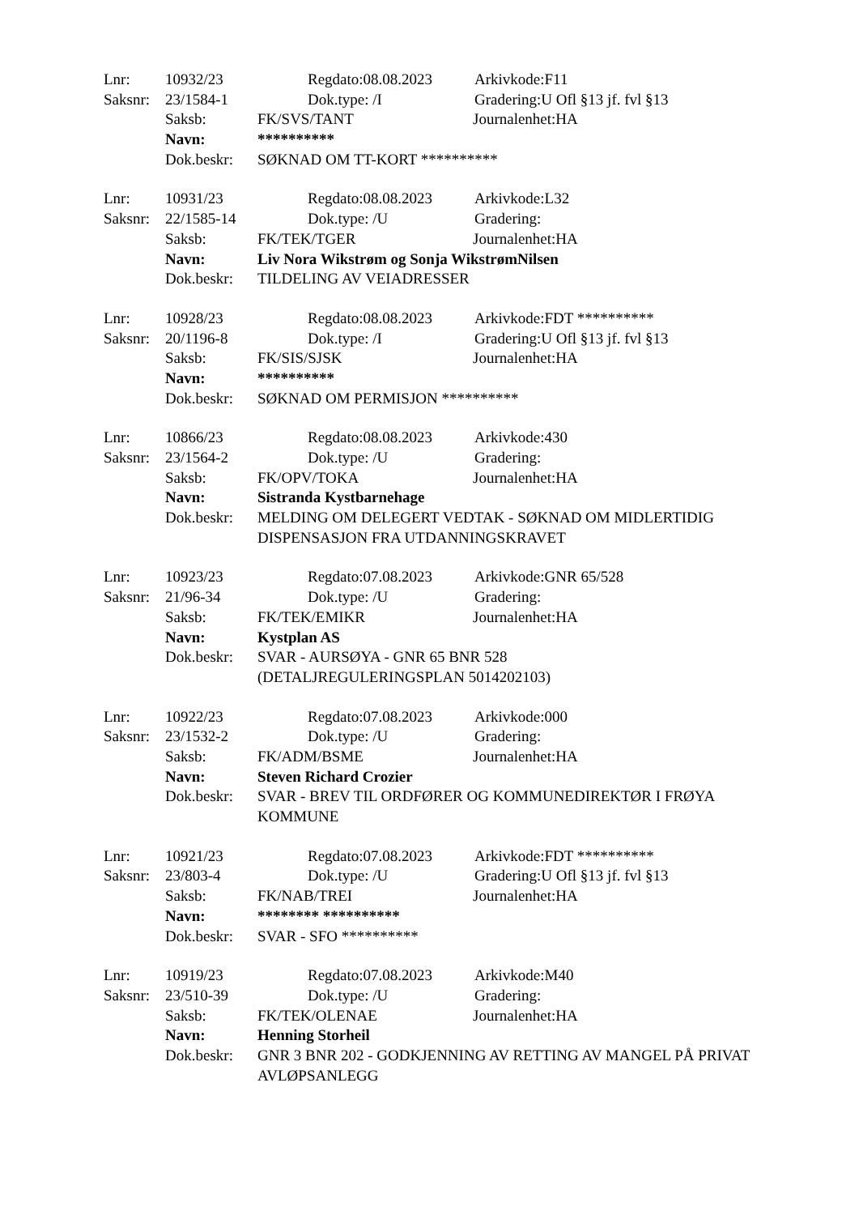Lnr: 10932/23 Regdato:08.08.2023 Arkivkode:F11
Saksnr: 23/1584-1 Dok.type: /I Gradering:U Ofl §13 jf. fvl §13
Saksb: FK/SVS/TANT Journalenhet:HA
Navn: **********
Dok.beskr: SØKNAD OM TT-KORT **********
Lnr: 10931/23 Regdato:08.08.2023 Arkivkode:L32
Saksnr: 22/1585-14 Dok.type: /U Gradering:
Saksb: FK/TEK/TGER Journalenhet:HA
Navn: Liv Nora Wikstrøm og Sonja WikstrømNilsen
Dok.beskr: TILDELING AV VEIADRESSER
Lnr: 10928/23 Regdato:08.08.2023 Arkivkode:FDT **********
Saksnr: 20/1196-8 Dok.type: /I Gradering:U Ofl §13 jf. fvl §13
Saksb: FK/SIS/SJSK Journalenhet:HA
Navn: **********
Dok.beskr: SØKNAD OM PERMISJON **********
Lnr: 10866/23 Regdato:08.08.2023 Arkivkode:430
Saksnr: 23/1564-2 Dok.type: /U Gradering:
Saksb: FK/OPV/TOKA Journalenhet:HA
Navn: Sistranda Kystbarnehage
Dok.beskr: MELDING OM DELEGERT VEDTAK - SØKNAD OM MIDLERTIDIG DISPENSASJON FRA UTDANNINGSKRAVET
Lnr: 10923/23 Regdato:07.08.2023 Arkivkode:GNR 65/528
Saksnr: 21/96-34 Dok.type: /U Gradering:
Saksb: FK/TEK/EMIKR Journalenhet:HA
Navn: Kystplan AS
Dok.beskr: SVAR - AURSØYA - GNR 65 BNR 528
(DETALJREGULERINGSPLAN 5014202103)
Lnr: 10922/23 Regdato:07.08.2023 Arkivkode:000
Saksnr: 23/1532-2 Dok.type: /U Gradering:
Saksb: FK/ADM/BSME Journalenhet:HA
Navn: Steven Richard Crozier
Dok.beskr: SVAR - BREV TIL ORDFØRER OG KOMMUNEDIREKTØR I FRØYA KOMMUNE
Lnr: 10921/23 Regdato:07.08.2023 Arkivkode:FDT **********
Saksnr: 23/803-4 Dok.type: /U Gradering:U Ofl §13 jf. fvl §13
Saksb: FK/NAB/TREI Journalenhet:HA
Navn: ******** **********
Dok.beskr: SVAR - SFO **********
Lnr: 10919/23 Regdato:07.08.2023 Arkivkode:M40
Saksnr: 23/510-39 Dok.type: /U Gradering:
Saksb: FK/TEK/OLENAE Journalenhet:HA
Navn: Henning Storheil
Dok.beskr: GNR 3 BNR 202 - GODKJENNING AV RETTING AV MANGEL PÅ PRIVAT AVLØPSANLEGG